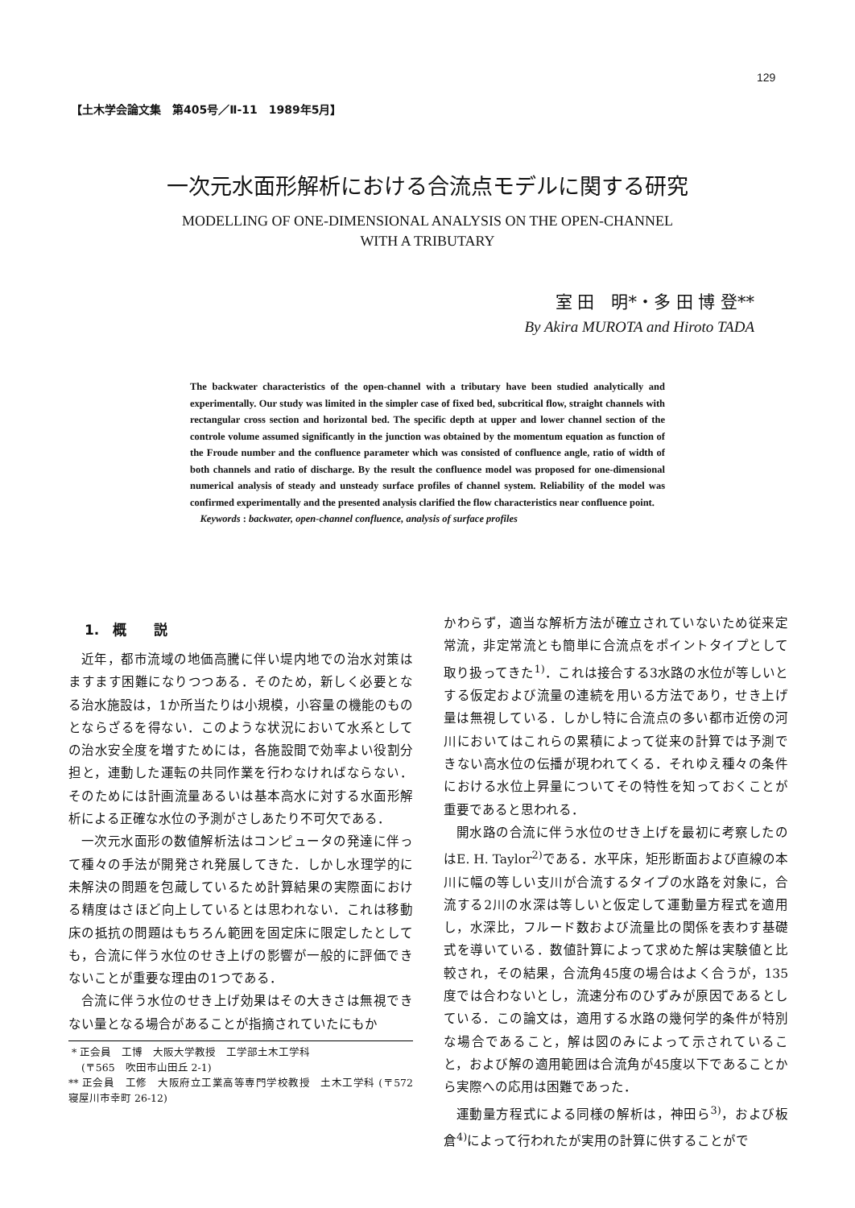129
【土木学会論文集　第405号／Ⅱ-11　1989年5月】
一次元水面形解析における合流点モデルに関する研究
MODELLING OF ONE-DIMENSIONAL ANALYSIS ON THE OPEN-CHANNEL
WITH A TRIBUTARY
室 田　明*・多 田 博 登**
By Akira MUROTA and Hiroto TADA
The backwater characteristics of the open-channel with a tributary have been studied analytically and experimentally. Our study was limited in the simpler case of fixed bed, subcritical flow, straight channels with rectangular cross section and horizontal bed. The specific depth at upper and lower channel section of the controle volume assumed significantly in the junction was obtained by the momentum equation as function of the Froude number and the confluence parameter which was consisted of confluence angle, ratio of width of both channels and ratio of discharge. By the result the confluence model was proposed for one-dimensional numerical analysis of steady and unsteady surface profiles of channel system. Reliability of the model was confirmed experimentally and the presented analysis clarified the flow characteristics near confluence point.
Keywords : backwater, open-channel confluence, analysis of surface profiles
1.　概　　説
近年，都市流域の地価高騰に伴い堤内地での治水対策はますます困難になりつつある．そのため，新しく必要となる治水施設は，1か所当たりは小規模，小容量の機能のものとならざるを得ない．このような状況において水系としての治水安全度を増すためには，各施設間で効率よい役割分担と，連動した運転の共同作業を行わなければならない．そのためには計画流量あるいは基本高水に対する水面形解析による正確な水位の予測がさしあたり不可欠である．
一次元水面形の数値解析法はコンピュータの発達に伴って種々の手法が開発され発展してきた．しかし水理学的に未解決の問題を包蔵しているため計算結果の実際面における精度はさほど向上しているとは思われない．これは移動床の抵抗の問題はもちろん範囲を固定床に限定したとしても，合流に伴う水位のせき上げの影響が一般的に評価できないことが重要な理由の1つである．
合流に伴う水位のせき上げ効果はその大きさは無視できない量となる場合があることが指摘されていたにもか
* 正会員　工博　大阪大学教授　工学部土木工学科
(〒565　吹田市山田丘 2-1)
** 正会員　工修　大阪府立工業高等専門学校教授　土木工学科 (〒572　寝屋川市幸町 26-12)
かわらず，適当な解析方法が確立されていないため従来定常流，非定常流とも簡単に合流点をポイントタイプとして取り扱ってきた<sup>1)</sup>．これは接合する3水路の水位が等しいとする仮定および流量の連続を用いる方法であり，せき上げ量は無視している．しかし特に合流点の多い都市近傍の河川においてはこれらの累積によって従来の計算では予測できない高水位の伝播が現われてくる．それゆえ種々の条件における水位上昇量についてその特性を知っておくことが重要であると思われる．
開水路の合流に伴う水位のせき上げを最初に考察したのはE. H. Taylor<sup>2)</sup>である．水平床，矩形断面および直線の本川に幅の等しい支川が合流するタイプの水路を対象に，合流する2川の水深は等しいと仮定して運動量方程式を適用し，水深比，フルード数および流量比の関係を表わす基礎式を導いている．数値計算によって求めた解は実験値と比較され，その結果，合流角45度の場合はよく合うが，135度では合わないとし，流速分布のひずみが原因であるとしている．この論文は，適用する水路の幾何学的条件が特別な場合であること，解は図のみによって示されていること，および解の適用範囲は合流角が45度以下であることから実際への応用は困難であった．
運動量方程式による同様の解析は，神田ら<sup>3)</sup>，および板倉<sup>4)</sup>によって行われたが実用の計算に供することがで